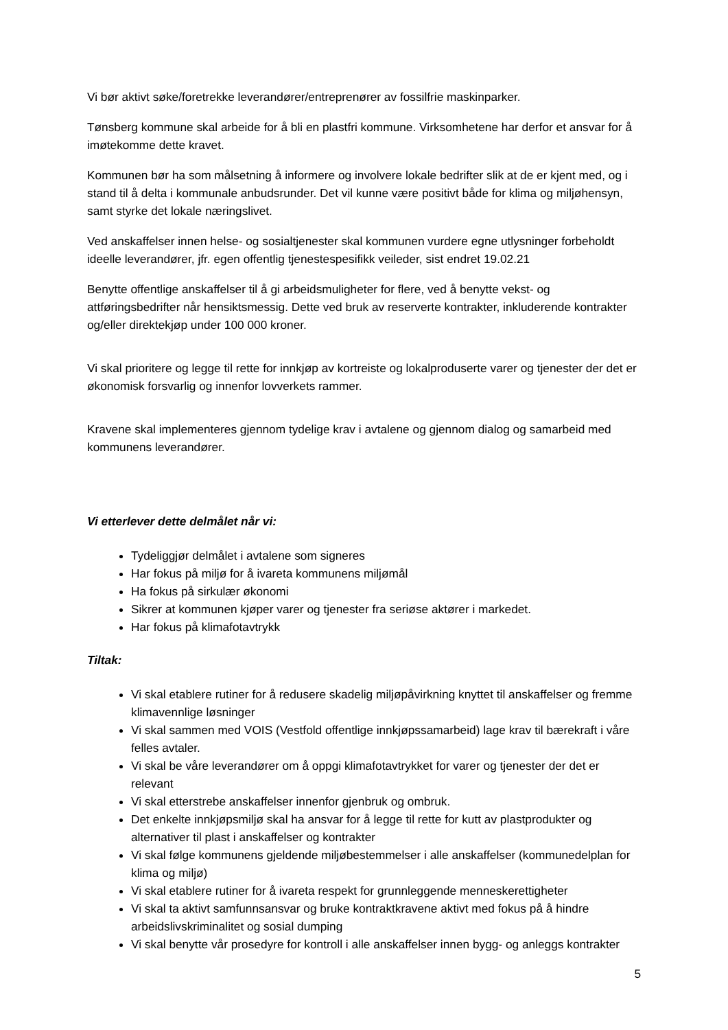Vi bør aktivt søke/foretrekke leverandører/entreprenører av fossilfrie maskinparker.
Tønsberg kommune skal arbeide for å bli en plastfri kommune. Virksomhetene har derfor et ansvar for å imøtekomme dette kravet.
Kommunen bør ha som målsetning å informere og involvere lokale bedrifter slik at de er kjent med, og i stand til å delta i kommunale anbudsrunder. Det vil kunne være positivt både for klima og miljøhensyn, samt styrke det lokale næringslivet.
Ved anskaffelser innen helse- og sosialtjenester skal kommunen vurdere egne utlysninger forbeholdt ideelle leverandører, jfr. egen offentlig tjenestespesifikk veileder, sist endret 19.02.21
Benytte offentlige anskaffelser til å gi arbeidsmuligheter for flere, ved å benytte vekst- og attføringsbedrifter når hensiktsmessig. Dette ved bruk av reserverte kontrakter, inkluderende kontrakter og/eller direktekjøp under 100 000 kroner.
Vi skal prioritere og legge til rette for innkjøp av kortreiste og lokalproduserte varer og tjenester der det er økonomisk forsvarlig og innenfor lovverkets rammer.
Kravene skal implementeres gjennom tydelige krav i avtalene og gjennom dialog og samarbeid med kommunens leverandører.
Vi etterlever dette delmålet når vi:
Tydeliggjør delmålet i avtalene som signeres
Har fokus på miljø for å ivareta kommunens miljømål
Ha fokus på sirkulær økonomi
Sikrer at kommunen kjøper varer og tjenester fra seriøse aktører i markedet.
Har fokus på klimafotavtrykk
Tiltak:
Vi skal etablere rutiner for å redusere skadelig miljøpåvirkning knyttet til anskaffelser og fremme klimavennlige løsninger
Vi skal sammen med VOIS (Vestfold offentlige innkjøpssamarbeid) lage krav til bærekraft i våre felles avtaler.
Vi skal be våre leverandører om å oppgi klimafotavtrykket for varer og tjenester der det er relevant
Vi skal etterstrebe anskaffelser innenfor gjenbruk og ombruk.
Det enkelte innkjøpsmiljø skal ha ansvar for å legge til rette for kutt av plastprodukter og alternativer til plast i anskaffelser og kontrakter
Vi skal følge kommunens gjeldende miljøbestemmelser i alle anskaffelser (kommunedelplan for klima og miljø)
Vi skal etablere rutiner for å ivareta respekt for grunnleggende menneskerettigheter
Vi skal ta aktivt samfunnsansvar og bruke kontraktkravene aktivt med fokus på å hindre arbeidslivskriminalitet og sosial dumping
Vi skal benytte vår prosedyre for kontroll i alle anskaffelser innen bygg- og anleggs kontrakter
5